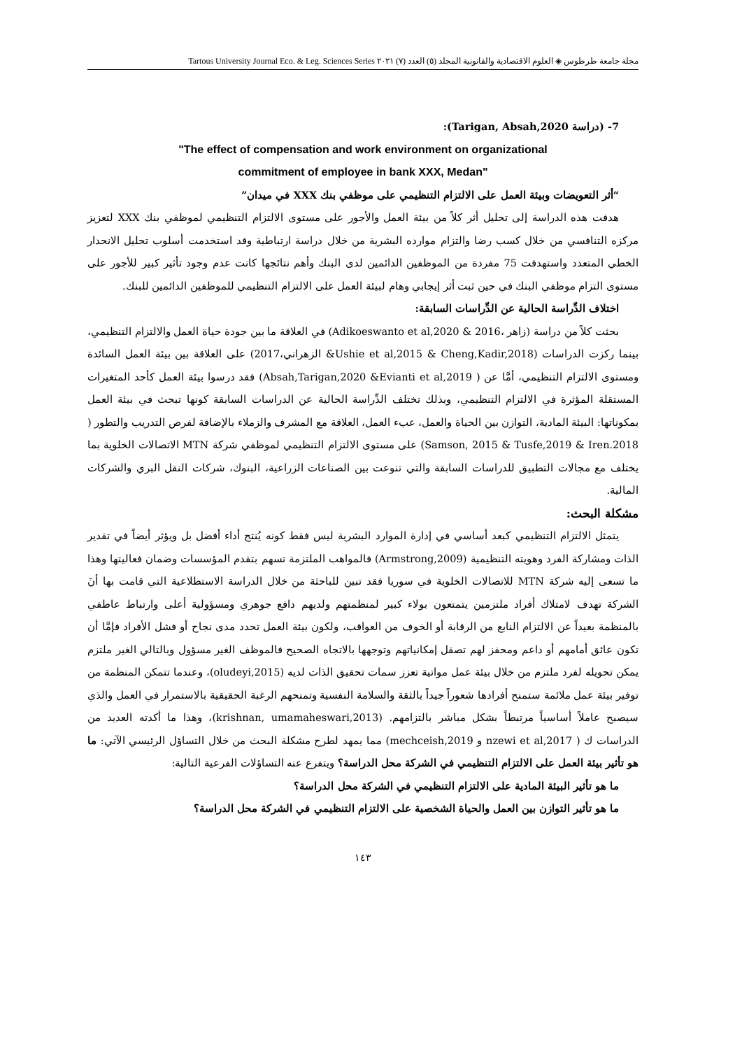مجلة جامعة طرطوس ◈ العلوم الاقتصادية والقانونية المجلد (٥) العدد (٧) ٢٠٢١ Tartous University Journal Eco. & Leg. Sciences Series
7- (دراسة Tarigan, Absah,2020):
"The effect of compensation and work environment on organizational
commitment of employee in bank XXX, Medan"
“أثر التعويضات وبيئة العمل على الالتزام التنظيمي على موظفي بنك XXX في ميدان”
هدفت هذه الدراسة إلى تحليل أثر كلاً من بيئة العمل والأجور على مستوى الالتزام التنظيمي لموظفي بنك XXX لتعزيز مركزه التنافسي من خلال كسب رضا والتزام موارده البشرية من خلال دراسة ارتباطية وقد استخدمت أسلوب تحليل الانحدار الخطي المتعدد واستهدفت 75 مفردة من الموظفين الدائمين لدى البنك وأهم نتائجها كانت عدم وجود تأثير كبير للأجور على مستوى التزام موظفي البنك في حين ثبت أثر إيجابي وهام لبيئة العمل على الالتزام التنظيمي للموظفين الدائمين للبنك.
اختلاف الدِّراسة الحالية عن الدِّراسات السابقة:
بحثت كلاً من دراسة (زاهر ،2016 & Adikoeswanto et al,2020) في العلاقة ما بين جودة حياة العمل والالتزام التنظيمي، بينما ركزت الدراسات (Ushie et al,2015 & Cheng,Kadir,2018& الزهراني،2017) على العلاقة بين بيئة العمل السائدة ومستوى الالتزام التنظيمي، أمَّا عن ( Absah,Tarigan,2020 &Evianti et al,2019) فقد درسوا بيئة العمل كأحد المتغيرات المستقلة المؤثرة في الالتزام التنظيمي، وبذلك تختلف الدِّراسة الحالية عن الدراسات السابقة كونها تبحث في بيئة العمل بمكوناتها: البيئة المادية، التوازن بين الحياة والعمل، عبء العمل، العلاقة مع المشرف والزملاء بالإضافة لفرص التدريب والتطور ( Samson, 2015 & Tusfe,2019 & Iren.2018) على مستوى الالتزام التنظيمي لموظفي شركة MTN الاتصالات الخلوية بما يختلف مع مجالات التطبيق للدراسات السابقة والتي تنوعت بين الصناعات الزراعية، البنوك، شركات النقل البري والشركات المالية.
مشكلة البحث:
يتمثل الالتزام التنظيمي كبعد أساسي في إدارة الموارد البشرية ليس فقط كونه يُنتج أداء أفضل بل ويؤثر أيضاً في تقدير الذات ومشاركة الفرد وهويته التنظيمية (Armstrong,2009) فالمواهب الملتزمة تسهم بتقدم المؤسسات وضمان فعاليتها وهذا ما تسعى إليه شركة MTN للاتصالات الخلوية في سوريا فقد تبين للباحثة من خلال الدراسة الاستطلاعية التي قامت بها أنَ الشركة تهدف لامتلاك أفراد ملتزمين يتمتعون بولاء كبير لمنظمتهم ولديهم دافع جوهري ومسؤولية أعلى وارتباط عاطفي بالمنظمة بعيداً عن الالتزام النابع من الرقابة أو الخوف من العواقب، ولكون بيئة العمل تحدد مدى نجاح أو فشل الأفراد فإمَّا أن تكون عائق أمامهم أو داعم ومحفز لهم تصقل إمكانياتهم وتوجهها بالاتجاه الصحيح فالموظف الغير مسؤول وبالتالي الغير ملتزم يمكن تحويله لفرد ملتزم من خلال بيئة عمل مواتية تعزز سمات تحقيق الذات لديه (oludeyi,2015)، وعندما تتمكن المنظمة من توفير بيئة عمل ملائمة ستمنح أفرادها شعوراً جيداً بالثقة والسلامة النفسية وتمنحهم الرغبة الحقيقية بالاستمرار في العمل والذي سيصبح عاملاً أساسياً مرتبطاً بشكل مباشر بالتزامهم. (krishnan, umamaheswari,2013)، وهذا ما أكدته العديد من الدراسات ك ( nzewi et al,2017 و mechceish,2019) مما يمهد لطرح مشكلة البحث من خلال التساؤل الرئيسي الآتي: ما هو تأثير بيئة العمل على الالتزام التنظيمي في الشركة محل الدراسة؟ ويتفرع عنه التساؤلات الفرعية التالية:
ما هو تأثير البيئة المادية على الالتزام التنظيمي في الشركة محل الدراسة؟
ما هو تأثير التوازن بين العمل والحياة الشخصية على الالتزام التنظيمي في الشركة محل الدراسة؟
١٤٣